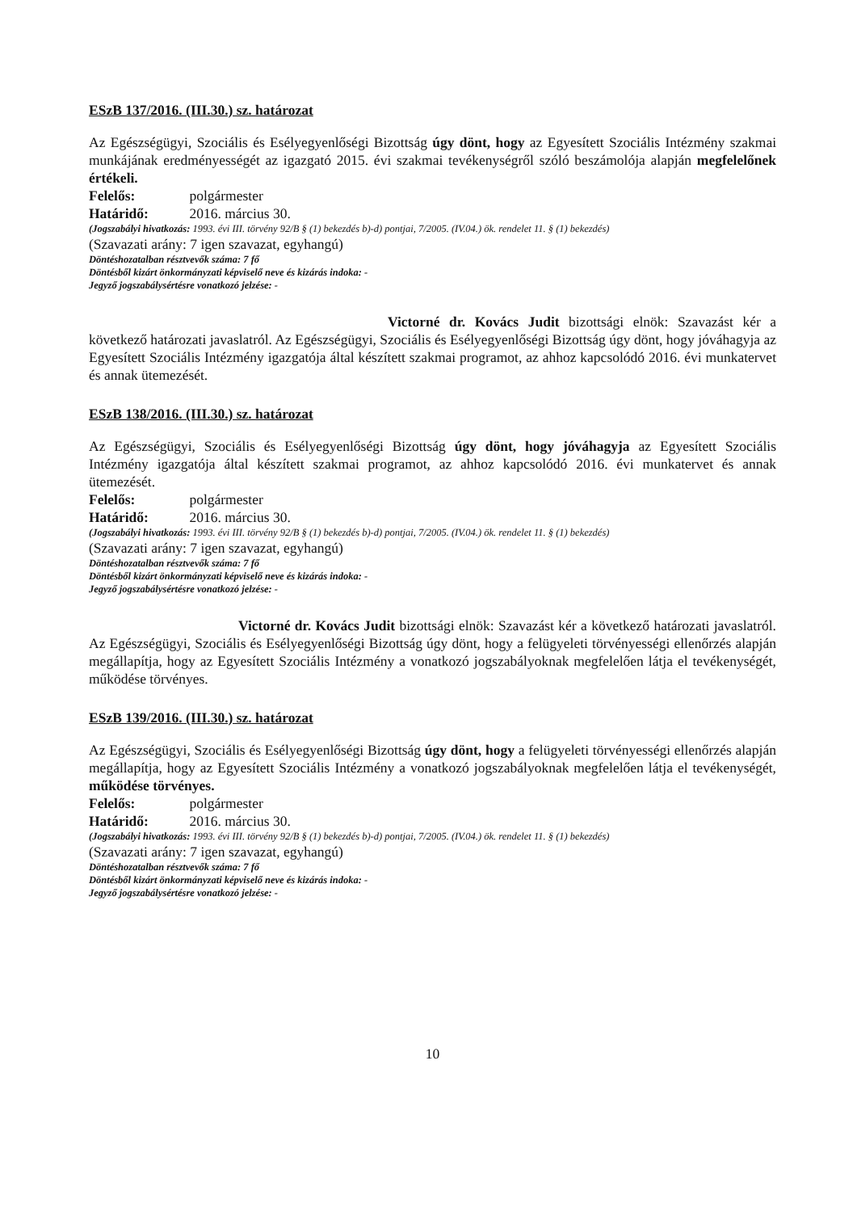ESzB 137/2016. (III.30.) sz. határozat
Az Egészségügyi, Szociális és Esélyegyenlőségi Bizottság úgy dönt, hogy az Egyesített Szociális Intézmény szakmai munkájának eredményességét az igazgató 2015. évi szakmai tevékenységről szóló beszámolója alapján megfelelőnek értékeli.
Felelős: polgármester
Határidő: 2016. március 30.
(Jogszabályi hivatkozás: 1993. évi III. törvény 92/B § (1) bekezdés b)-d) pontjai, 7/2005. (IV.04.) ök. rendelet 11. § (1) bekezdés)
(Szavazati arány: 7 igen szavazat, egyhangú)
Döntéshozatalban résztvevők száma: 7 fő
Döntésből kizárt önkormányzati képviselő neve és kizárás indoka: -
Jegyző jogszabálysértésre vonatkozó jelzése: -
Victorné dr. Kovács Judit bizottsági elnök: Szavazást kér a következő határozati javaslatról. Az Egészségügyi, Szociális és Esélyegyenlőségi Bizottság úgy dönt, hogy jóváhagyja az Egyesített Szociális Intézmény igazgatója által készített szakmai programot, az ahhoz kapcsolódó 2016. évi munkatervet és annak ütemezését.
ESzB 138/2016. (III.30.) sz. határozat
Az Egészségügyi, Szociális és Esélyegyenlőségi Bizottság úgy dönt, hogy jóváhagyja az Egyesített Szociális Intézmény igazgatója által készített szakmai programot, az ahhoz kapcsolódó 2016. évi munkatervet és annak ütemezését.
Felelős: polgármester
Határidő: 2016. március 30.
(Jogszabályi hivatkozás: 1993. évi III. törvény 92/B § (1) bekezdés b)-d) pontjai, 7/2005. (IV.04.) ök. rendelet 11. § (1) bekezdés)
(Szavazati arány: 7 igen szavazat, egyhangú)
Döntéshozatalban résztvevők száma: 7 fő
Döntésből kizárt önkormányzati képviselő neve és kizárás indoka: -
Jegyző jogszabálysértésre vonatkozó jelzése: -
Victorné dr. Kovács Judit bizottsági elnök: Szavazást kér a következő határozati javaslatról. Az Egészségügyi, Szociális és Esélyegyenlőségi Bizottság úgy dönt, hogy a felügyeleti törvényességi ellenőrzés alapján megállapítja, hogy az Egyesített Szociális Intézmény a vonatkozó jogszabályoknak megfelelően látja el tevékenységét, működése törvényes.
ESzB 139/2016. (III.30.) sz. határozat
Az Egészségügyi, Szociális és Esélyegyenlőségi Bizottság úgy dönt, hogy a felügyeleti törvényességi ellenőrzés alapján megállapítja, hogy az Egyesített Szociális Intézmény a vonatkozó jogszabályoknak megfelelően látja el tevékenységét, működése törvényes.
Felelős: polgármester
Határidő: 2016. március 30.
(Jogszabályi hivatkozás: 1993. évi III. törvény 92/B § (1) bekezdés b)-d) pontjai, 7/2005. (IV.04.) ök. rendelet 11. § (1) bekezdés)
(Szavazati arány: 7 igen szavazat, egyhangú)
Döntéshozatalban résztvevők száma: 7 fő
Döntésből kizárt önkormányzati képviselő neve és kizárás indoka: -
Jegyző jogszabálysértésre vonatkozó jelzése: -
10